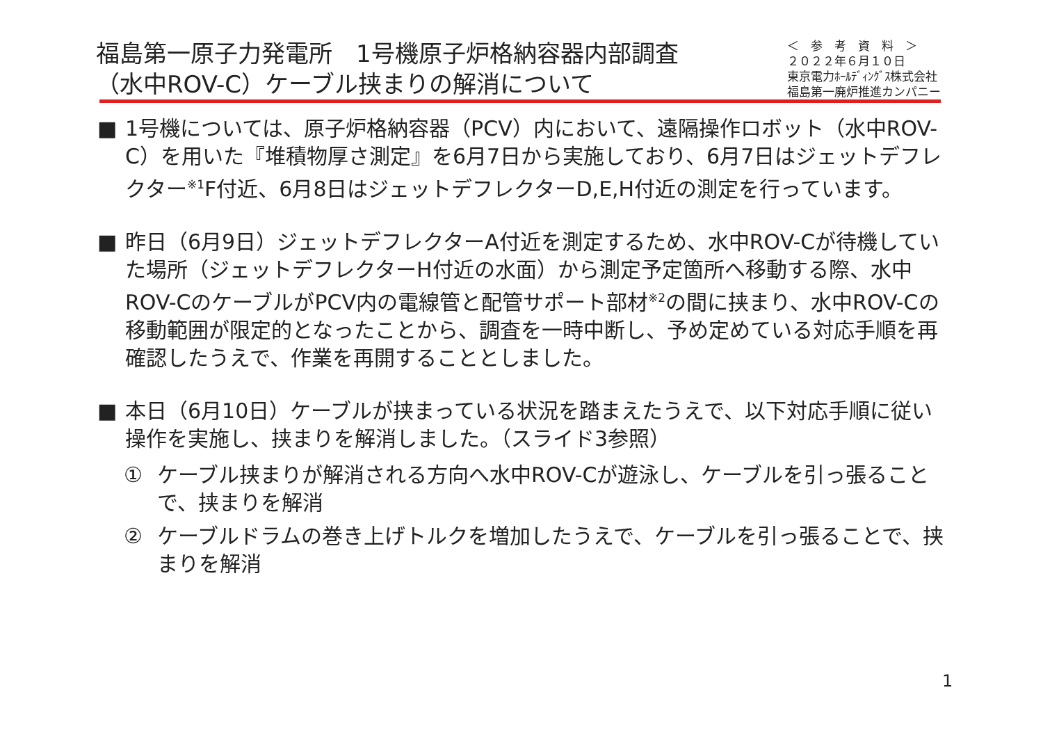福島第一原子力発電所　1号機原子炉格納容器内部調査
（水中ROV-C）ケーブル挟まりの解消について
＜　参　考　資　料　＞
２０２２年６月１０日
東京電力ﾎｰﾙﾃﾞｨﾝｸﾞｽ株式会社
福島第一廃炉推進カンパニー
■ 1号機については、原子炉格納容器（PCV）内において、遠隔操作ロボット（水中ROV-C）を用いた『堆積物厚さ測定』を6月7日から実施しており、6月7日はジェットデフレクター<sup>※1</sup>F付近、6月8日はジェットデフレクターD,E,H付近の測定を行っています。
■ 昨日（6月9日）ジェットデフレクターA付近を測定するため、水中ROV-Cが待機していた場所（ジェットデフレクターH付近の水面）から測定予定箇所へ移動する際、水中ROV-CのケーブルがPCV内の電線管と配管サポート部材<sup>※2</sup>の間に挟まり、水中ROV-Cの移動範囲が限定的となったことから、調査を一時中断し、予め定めている対応手順を再確認したうえで、作業を再開することとしました。
■ 本日（6月10日）ケーブルが挟まっている状況を踏まえたうえで、以下対応手順に従い操作を実施し、挟まりを解消しました。（スライド3参照）
① ケーブル挟まりが解消される方向へ水中ROV-Cが遊泳し、ケーブルを引っ張ることで、挟まりを解消
② ケーブルドラムの巻き上げトルクを増加したうえで、ケーブルを引っ張ることで、挟まりを解消
1